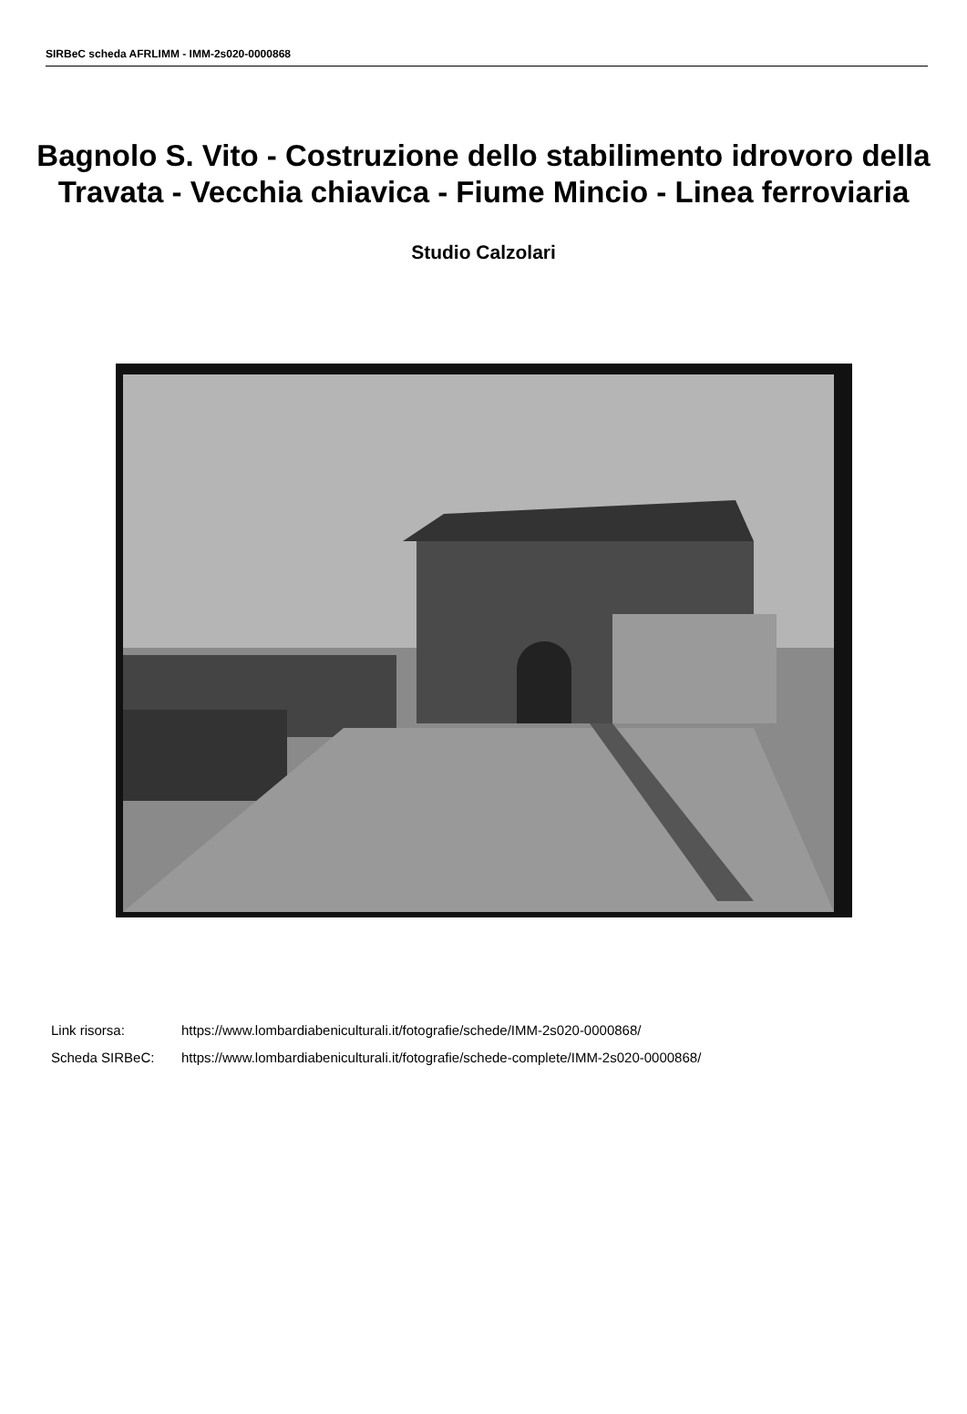SIRBeC scheda AFRLIMM - IMM-2s020-0000868
Bagnolo S. Vito - Costruzione dello stabilimento idrovoro della Travata - Vecchia chiavica - Fiume Mincio - Linea ferroviaria
Studio Calzolari
Link risorsa: https://www.lombardiabeniculturali.it/fotografie/schede/IMM-2s020-0000868/
Scheda SIRBeC: https://www.lombardiabeniculturali.it/fotografie/schede-complete/IMM-2s020-0000868/